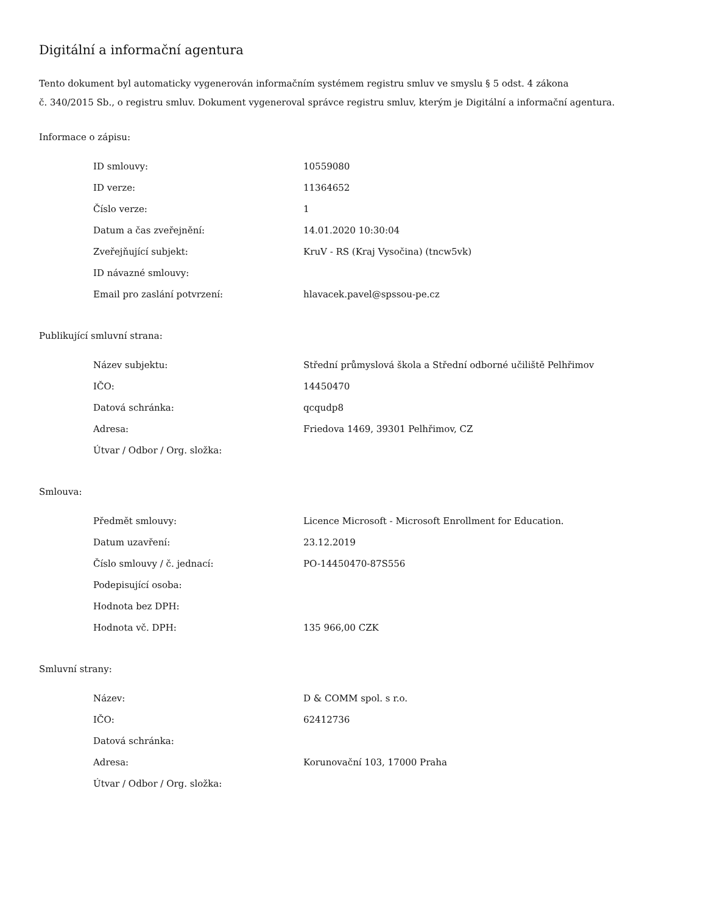Digitální a informační agentura
Tento dokument byl automaticky vygenerován informačním systémem registru smluv ve smyslu § 5 odst. 4 zákona
č. 340/2015 Sb., o registru smluv. Dokument vygeneroval správce registru smluv, kterým je Digitální a informační agentura.
Informace o zápisu:
| ID smlouvy: | 10559080 |
| ID verze: | 11364652 |
| Číslo verze: | 1 |
| Datum a čas zveřejnění: | 14.01.2020 10:30:04 |
| Zveřejňující subjekt: | KruV - RS (Kraj Vysočina) (tncw5vk) |
| ID návazné smlouvy: | |
| Email pro zaslání potvrzení: | hlavacek.pavel@spssou-pe.cz |
Publikující smluvní strana:
| Název subjektu: | Střední průmyslová škola a Střední odborné učiliště Pelhřimov |
| IČO: | 14450470 |
| Datová schránka: | qcqudp8 |
| Adresa: | Friedova 1469, 39301 Pelhřimov, CZ |
| Útvar / Odbor / Org. složka: | |
Smlouva:
| Předmět smlouvy: | Licence Microsoft - Microsoft Enrollment for Education. |
| Datum uzavření: | 23.12.2019 |
| Číslo smlouvy / č. jednací: | PO-14450470-87S556 |
| Podepisující osoba: | |
| Hodnota bez DPH: | |
| Hodnota vč. DPH: | 135 966,00 CZK |
Smluvní strany:
| Název: | D & COMM spol. s r.o. |
| IČO: | 62412736 |
| Datová schránka: | |
| Adresa: | Korunovační 103, 17000 Praha |
| Útvar / Odbor / Org. složka: | |